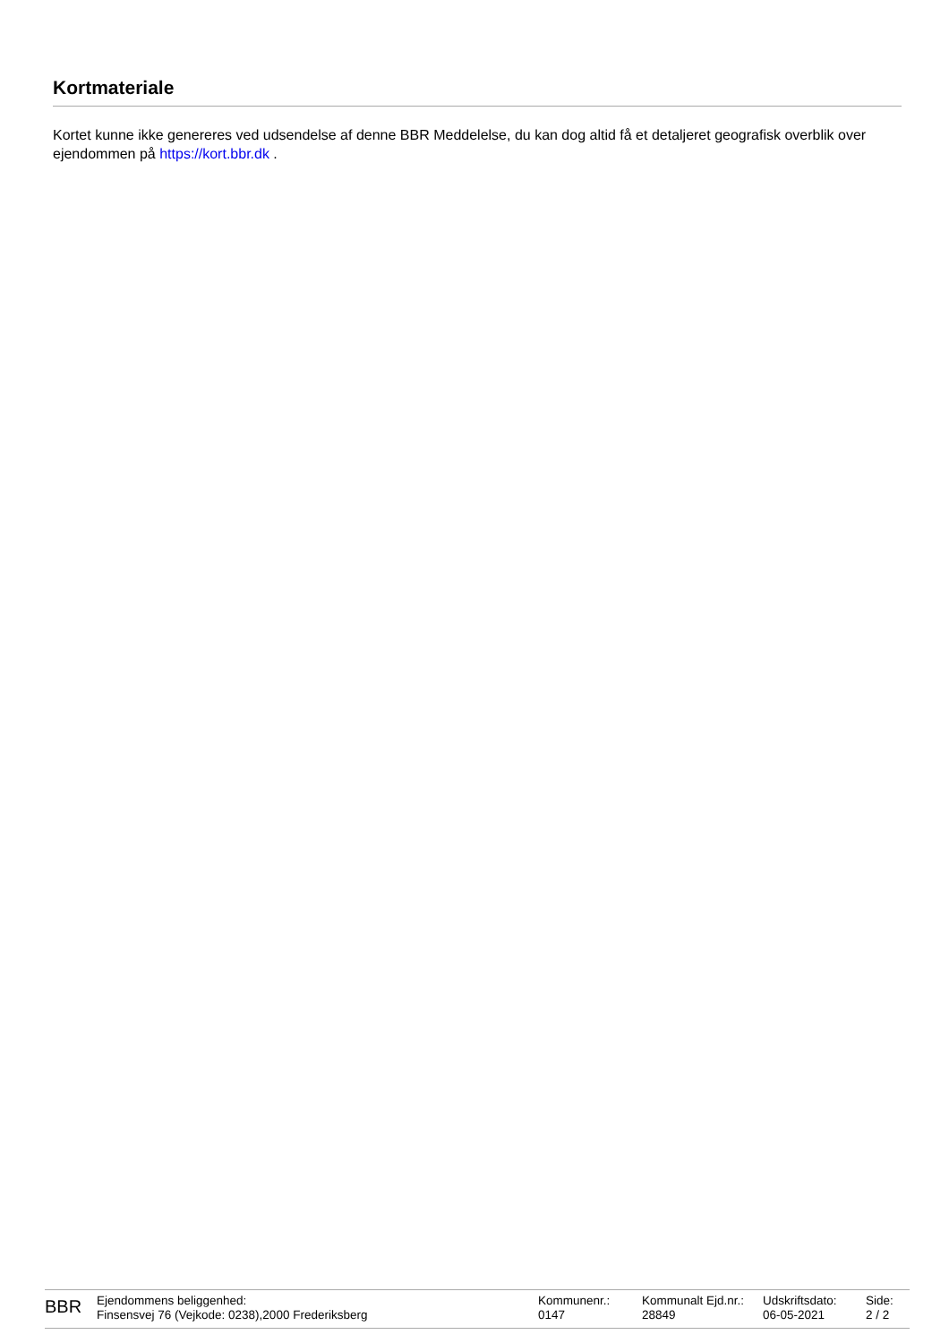Kortmateriale
Kortet kunne ikke genereres ved udsendelse af denne BBR Meddelelse, du kan dog altid få et detaljeret geografisk overblik over ejendommen på https://kort.bbr.dk .
BBR
Ejendommens beliggenhed:
Finsensvej 76 (Vejkode: 0238),2000 Frederiksberg
Kommunenr.:
0147
Kommunalt Ejd.nr.:
28849
Udskriftsdato:
06-05-2021
Side:
2 / 2